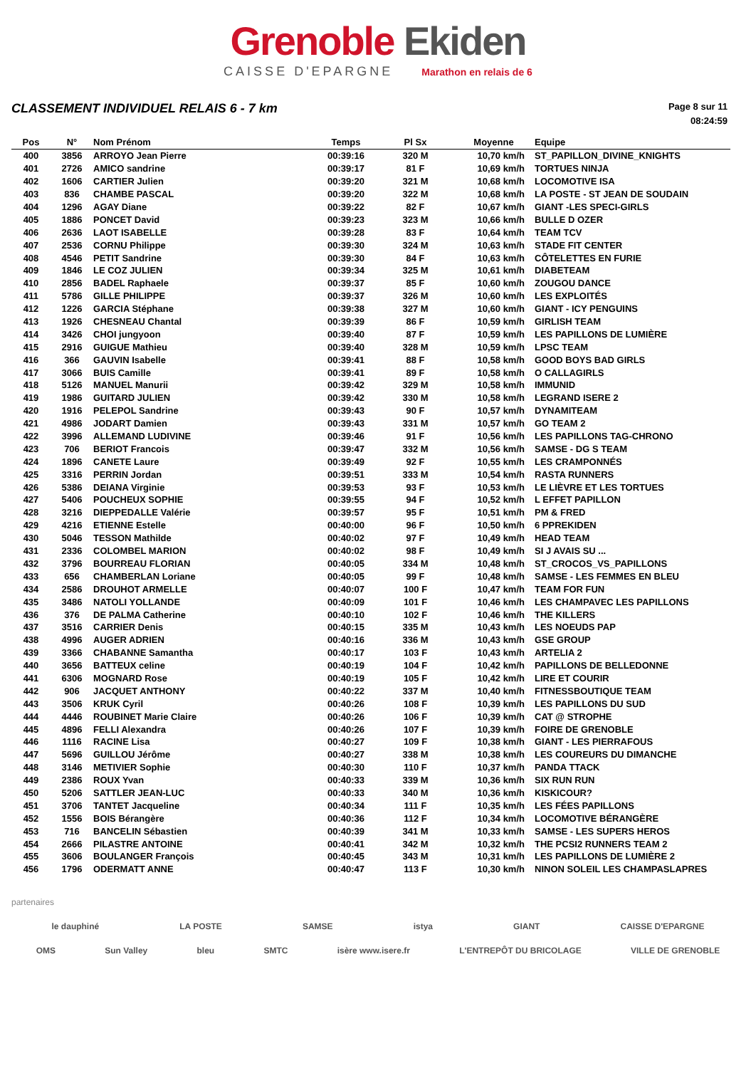Grenoble Ekiden
CAISSE D'EPARGNE Marathon en relais de 6
CLASSEMENT INDIVIDUEL RELAIS 6 - 7 km
Page 8 sur 11
08:24:59
| Pos | N° | Nom Prénom | Temps | Pl Sx | Moyenne | Equipe |
| --- | --- | --- | --- | --- | --- | --- |
| 400 | 3856 | ARROYO Jean Pierre | 00:39:16 | 320 M | 10,70 km/h | ST_PAPILLON_DIVINE_KNIGHTS |
| 401 | 2726 | AMICO sandrine | 00:39:17 | 81 F | 10,69 km/h | TORTUES NINJA |
| 402 | 1606 | CARTIER Julien | 00:39:20 | 321 M | 10,68 km/h | LOCOMOTIVE ISA |
| 403 | 836 | CHAMBE PASCAL | 00:39:20 | 322 M | 10,68 km/h | LA POSTE - ST JEAN DE SOUDAIN |
| 404 | 1296 | AGAY Diane | 00:39:22 | 82 F | 10,67 km/h | GIANT -LES SPECI-GIRLS |
| 405 | 1886 | PONCET David | 00:39:23 | 323 M | 10,66 km/h | BULLE D OZER |
| 406 | 2636 | LAOT ISABELLE | 00:39:28 | 83 F | 10,64 km/h | TEAM TCV |
| 407 | 2536 | CORNU Philippe | 00:39:30 | 324 M | 10,63 km/h | STADE FIT CENTER |
| 408 | 4546 | PETIT Sandrine | 00:39:30 | 84 F | 10,63 km/h | CÔTELETTES EN FURIE |
| 409 | 1846 | LE COZ JULIEN | 00:39:34 | 325 M | 10,61 km/h | DIABETEAM |
| 410 | 2856 | BADEL Raphaele | 00:39:37 | 85 F | 10,60 km/h | ZOUGOU DANCE |
| 411 | 5786 | GILLE PHILIPPE | 00:39:37 | 326 M | 10,60 km/h | LES EXPLOITÉS |
| 412 | 1226 | GARCIA Stéphane | 00:39:38 | 327 M | 10,60 km/h | GIANT - ICY PENGUINS |
| 413 | 1926 | CHESNEAU Chantal | 00:39:39 | 86 F | 10,59 km/h | GIRLISH TEAM |
| 414 | 3426 | CHOI jungyoon | 00:39:40 | 87 F | 10,59 km/h | LES PAPILLONS DE LUMIÈRE |
| 415 | 2916 | GUIGUE Mathieu | 00:39:40 | 328 M | 10,59 km/h | LPSC TEAM |
| 416 | 366 | GAUVIN Isabelle | 00:39:41 | 88 F | 10,58 km/h | GOOD BOYS BAD GIRLS |
| 417 | 3066 | BUIS Camille | 00:39:41 | 89 F | 10,58 km/h | O CALLAGIRLS |
| 418 | 5126 | MANUEL Manurii | 00:39:42 | 329 M | 10,58 km/h | IMMUNID |
| 419 | 1986 | GUITARD JULIEN | 00:39:42 | 330 M | 10,58 km/h | LEGRAND ISERE 2 |
| 420 | 1916 | PELEPOL Sandrine | 00:39:43 | 90 F | 10,57 km/h | DYNAMITEAM |
| 421 | 4986 | JODART Damien | 00:39:43 | 331 M | 10,57 km/h | GO TEAM 2 |
| 422 | 3996 | ALLEMAND LUDIVINE | 00:39:46 | 91 F | 10,56 km/h | LES PAPILLONS TAG-CHRONO |
| 423 | 706 | BERIOT Francois | 00:39:47 | 332 M | 10,56 km/h | SAMSE - DG S TEAM |
| 424 | 1896 | CANETE Laure | 00:39:49 | 92 F | 10,55 km/h | LES CRAMPONNÉS |
| 425 | 3316 | PERRIN Jordan | 00:39:51 | 333 M | 10,54 km/h | RASTA RUNNERS |
| 426 | 5386 | DEIANA Virginie | 00:39:53 | 93 F | 10,53 km/h | LE LIÈVRE ET LES TORTUES |
| 427 | 5406 | POUCHEUX SOPHIE | 00:39:55 | 94 F | 10,52 km/h | L EFFET PAPILLON |
| 428 | 3216 | DIEPPEDALLE Valérie | 00:39:57 | 95 F | 10,51 km/h | PM & FRED |
| 429 | 4216 | ETIENNE Estelle | 00:40:00 | 96 F | 10,50 km/h | 6 PPREKIDEN |
| 430 | 5046 | TESSON Mathilde | 00:40:02 | 97 F | 10,49 km/h | HEAD TEAM |
| 431 | 2336 | COLOMBEL MARION | 00:40:02 | 98 F | 10,49 km/h | SI J AVAIS SU ... |
| 432 | 3796 | BOURREAU FLORIAN | 00:40:05 | 334 M | 10,48 km/h | ST_CROCOS_VS_PAPILLONS |
| 433 | 656 | CHAMBERLAN Loriane | 00:40:05 | 99 F | 10,48 km/h | SAMSE - LES FEMMES EN BLEU |
| 434 | 2586 | DROUHOT ARMELLE | 00:40:07 | 100 F | 10,47 km/h | TEAM FOR FUN |
| 435 | 3486 | NATOLI YOLLANDE | 00:40:09 | 101 F | 10,46 km/h | LES CHAMPAVEC LES PAPILLONS |
| 436 | 376 | DE PALMA Catherine | 00:40:10 | 102 F | 10,46 km/h | THE KILLERS |
| 437 | 3516 | CARRIER Denis | 00:40:15 | 335 M | 10,43 km/h | LES NOEUDS PAP |
| 438 | 4996 | AUGER ADRIEN | 00:40:16 | 336 M | 10,43 km/h | GSE GROUP |
| 439 | 3366 | CHABANNE Samantha | 00:40:17 | 103 F | 10,43 km/h | ARTELIA 2 |
| 440 | 3656 | BATTEUX celine | 00:40:19 | 104 F | 10,42 km/h | PAPILLONS DE BELLEDONNE |
| 441 | 6306 | MOGNARD Rose | 00:40:19 | 105 F | 10,42 km/h | LIRE ET COURIR |
| 442 | 906 | JACQUET ANTHONY | 00:40:22 | 337 M | 10,40 km/h | FITNESSBOUTIQUE TEAM |
| 443 | 3506 | KRUK Cyril | 00:40:26 | 108 F | 10,39 km/h | LES PAPILLONS DU SUD |
| 444 | 4446 | ROUBINET Marie Claire | 00:40:26 | 106 F | 10,39 km/h | CAT @ STROPHE |
| 445 | 4896 | FELLI Alexandra | 00:40:26 | 107 F | 10,39 km/h | FOIRE DE GRENOBLE |
| 446 | 1116 | RACINE Lisa | 00:40:27 | 109 F | 10,38 km/h | GIANT - LES PIERRAFOUS |
| 447 | 5696 | GUILLOU Jérôme | 00:40:27 | 338 M | 10,38 km/h | LES COUREURS DU DIMANCHE |
| 448 | 3146 | METIVIER Sophie | 00:40:30 | 110 F | 10,37 km/h | PANDA TTACK |
| 449 | 2386 | ROUX Yvan | 00:40:33 | 339 M | 10,36 km/h | SIX RUN RUN |
| 450 | 5206 | SATTLER JEAN-LUC | 00:40:33 | 340 M | 10,36 km/h | KISKICOUR? |
| 451 | 3706 | TANTET Jacqueline | 00:40:34 | 111 F | 10,35 km/h | LES FÉES PAPILLONS |
| 452 | 1556 | BOIS Bérangère | 00:40:36 | 112 F | 10,34 km/h | LOCOMOTIVE BÉRANGÈRE |
| 453 | 716 | BANCELIN Sébastien | 00:40:39 | 341 M | 10,33 km/h | SAMSE - LES SUPERS HEROS |
| 454 | 2666 | PILASTRE ANTOINE | 00:40:41 | 342 M | 10,32 km/h | THE PCSI2 RUNNERS TEAM 2 |
| 455 | 3606 | BOULANGER François | 00:40:45 | 343 M | 10,31 km/h | LES PAPILLONS DE LUMIÈRE 2 |
| 456 | 1796 | ODERMATT ANNE | 00:40:47 | 113 F | 10,30 km/h | NINON SOLEIL LES CHAMPASLAPRES |
partenaires
le dauphiné LA POSTE SAMSE istya GIANT CAISSE D'EPARGNE
OMS Sun Valley bleu SMTC isère www.isere.fr L'ENTREPÔT DU BRICOLAGE VILLE DE GRENOBLE